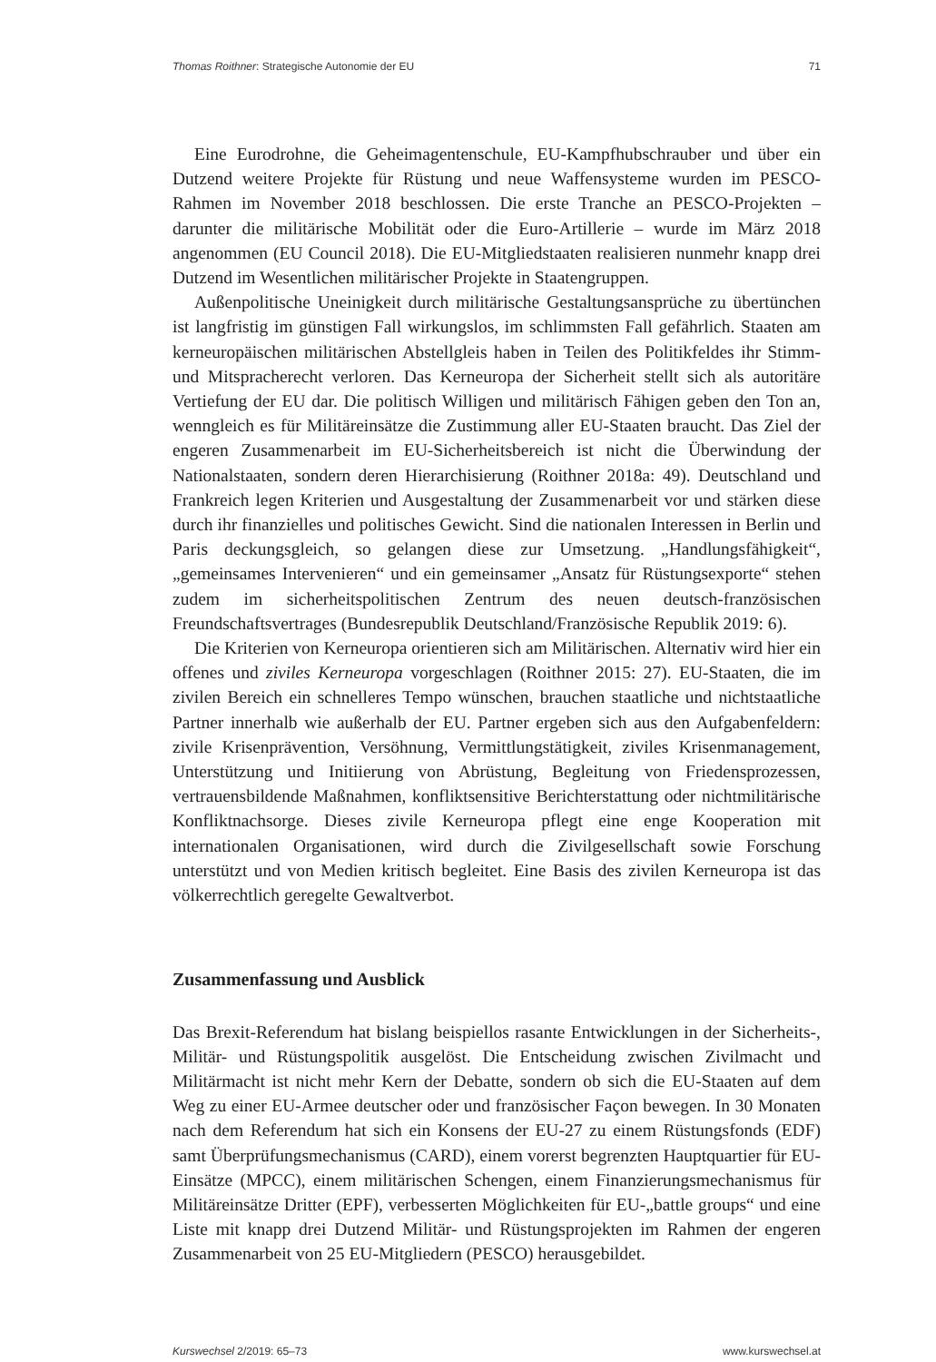Thomas Roithner: Strategische Autonomie der EU 71
Eine Eurodrohne, die Geheimagentenschule, EU-Kampfhubschrauber und über ein Dutzend weitere Projekte für Rüstung und neue Waffensysteme wurden im PESCO-Rahmen im November 2018 beschlossen. Die erste Tranche an PESCO-Projekten – darunter die militärische Mobilität oder die Euro-Artillerie – wurde im März 2018 angenommen (EU Council 2018). Die EU-Mitgliedstaaten realisieren nunmehr knapp drei Dutzend im Wesentlichen militärischer Projekte in Staatengruppen.
Außenpolitische Uneinigkeit durch militärische Gestaltungsansprüche zu übertünchen ist langfristig im günstigen Fall wirkungslos, im schlimmsten Fall gefährlich. Staaten am kerneuropäischen militärischen Abstellgleis haben in Teilen des Politikfeldes ihr Stimm- und Mitspracherecht verloren. Das Kerneuropa der Sicherheit stellt sich als autoritäre Vertiefung der EU dar. Die politisch Willigen und militärisch Fähigen geben den Ton an, wenngleich es für Militäreinsätze die Zustimmung aller EU-Staaten braucht. Das Ziel der engeren Zusammenarbeit im EU-Sicherheitsbereich ist nicht die Überwindung der Nationalstaaten, sondern deren Hierarchisierung (Roithner 2018a: 49). Deutschland und Frankreich legen Kriterien und Ausgestaltung der Zusammenarbeit vor und stärken diese durch ihr finanzielles und politisches Gewicht. Sind die nationalen Interessen in Berlin und Paris deckungsgleich, so gelangen diese zur Umsetzung. „Handlungsfähigkeit“, „gemeinsames Intervenieren“ und ein gemeinsamer „Ansatz für Rüstungsexporte“ stehen zudem im sicherheitspolitischen Zentrum des neuen deutsch-französischen Freundschaftsvertrages (Bundesrepublik Deutschland/Französische Republik 2019: 6).
Die Kriterien von Kerneuropa orientieren sich am Militärischen. Alternativ wird hier ein offenes und ziviles Kerneuropa vorgeschlagen (Roithner 2015: 27). EU-Staaten, die im zivilen Bereich ein schnelleres Tempo wünschen, brauchen staatliche und nichtstaatliche Partner innerhalb wie außerhalb der EU. Partner ergeben sich aus den Aufgabenfeldern: zivile Krisenprävention, Versöhnung, Vermittlungstätigkeit, ziviles Krisenmanagement, Unterstützung und Initiierung von Abrüstung, Begleitung von Friedensprozessen, vertrauensbildende Maßnahmen, konfliktsensitive Berichterstattung oder nichtmilitärische Konfliktnachsorge. Dieses zivile Kerneuropa pflegt eine enge Kooperation mit internationalen Organisationen, wird durch die Zivilgesellschaft sowie Forschung unterstützt und von Medien kritisch begleitet. Eine Basis des zivilen Kerneuropa ist das völkerrechtlich geregelte Gewaltverbot.
Zusammenfassung und Ausblick
Das Brexit-Referendum hat bislang beispiellos rasante Entwicklungen in der Sicherheits-, Militär- und Rüstungspolitik ausgelöst. Die Entscheidung zwischen Zivilmacht und Militärmacht ist nicht mehr Kern der Debatte, sondern ob sich die EU-Staaten auf dem Weg zu einer EU-Armee deutscher oder und französischer Façon bewegen. In 30 Monaten nach dem Referendum hat sich ein Konsens der EU-27 zu einem Rüstungsfonds (EDF) samt Überprüfungsmechanismus (CARD), einem vorerst begrenzten Hauptquartier für EU-Einsätze (MPCC), einem militärischen Schengen, einem Finanzierungsmechanismus für Militäreinsätze Dritter (EPF), verbesserten Möglichkeiten für EU-„battle groups“ und eine Liste mit knapp drei Dutzend Militär- und Rüstungsprojekten im Rahmen der engeren Zusammenarbeit von 25 EU-Mitgliedern (PESCO) herausgebildet.
Kurswechsel 2/2019: 65–73 www.kurswechsel.at